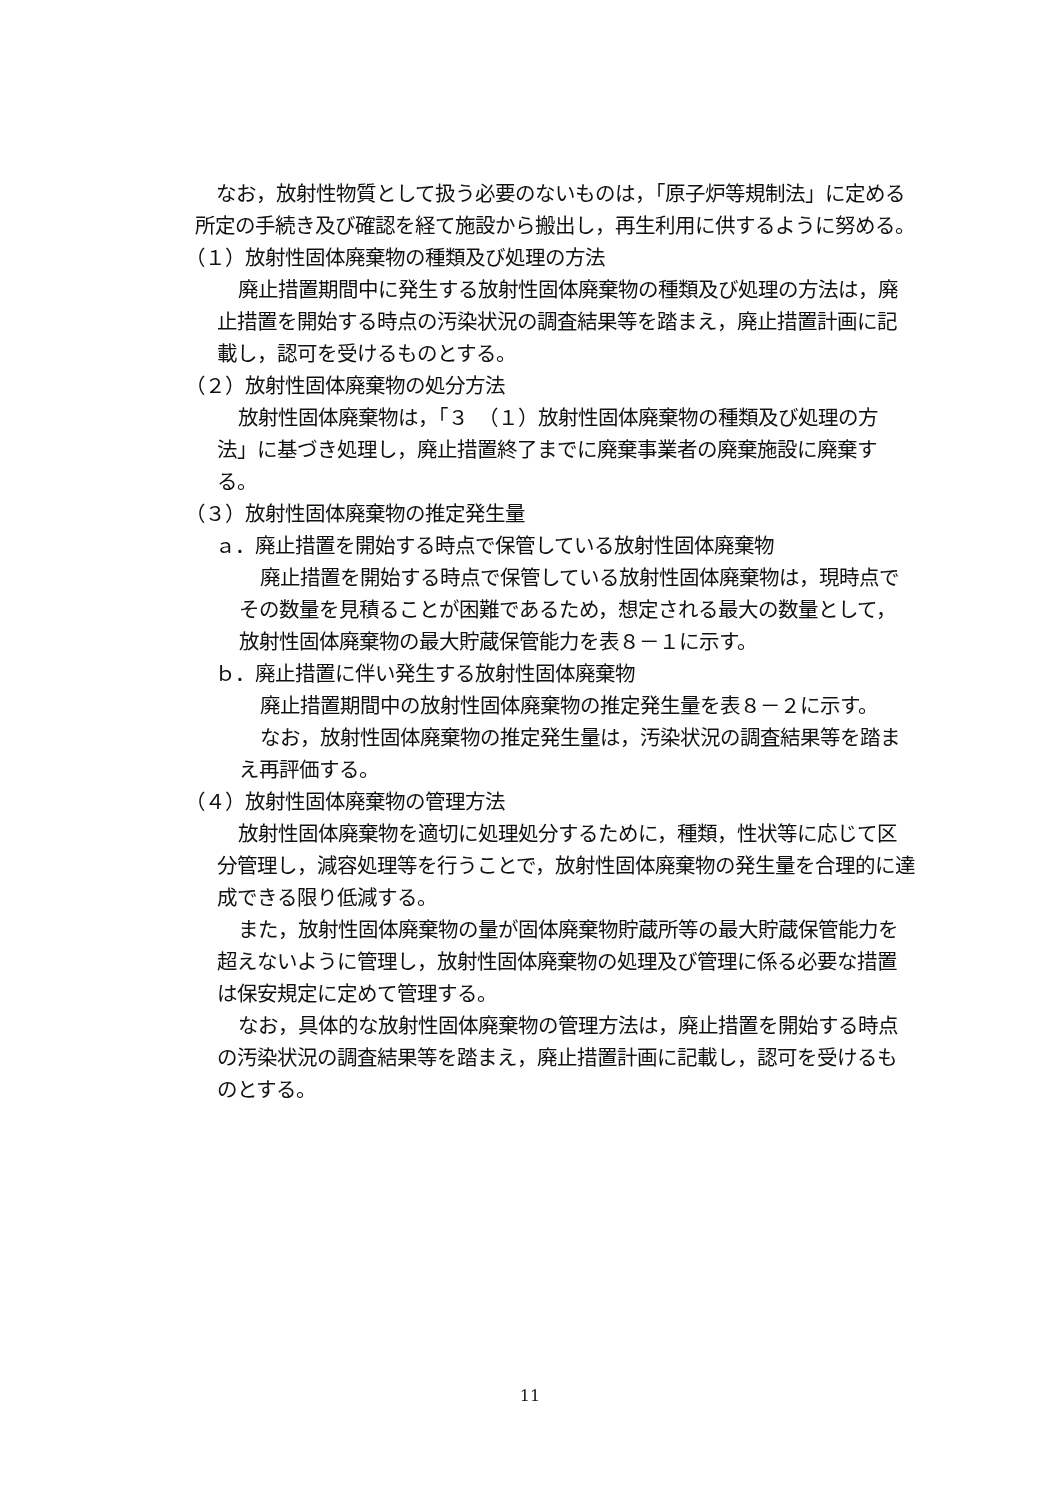なお，放射性物質として扱う必要のないものは，「原子炉等規制法」に定める所定の手続き及び確認を経て施設から搬出し，再生利用に供するように努める。
（１）放射性固体廃棄物の種類及び処理の方法
廃止措置期間中に発生する放射性固体廃棄物の種類及び処理の方法は，廃止措置を開始する時点の汚染状況の調査結果等を踏まえ，廃止措置計画に記載し，認可を受けるものとする。
（２）放射性固体廃棄物の処分方法
放射性固体廃棄物は，「３　（１）放射性固体廃棄物の種類及び処理の方法」に基づき処理し，廃止措置終了までに廃棄事業者の廃棄施設に廃棄する。
（３）放射性固体廃棄物の推定発生量
ａ．廃止措置を開始する時点で保管している放射性固体廃棄物
廃止措置を開始する時点で保管している放射性固体廃棄物は，現時点でその数量を見積ることが困難であるため，想定される最大の数量として，放射性固体廃棄物の最大貯蔵保管能力を表８－１に示す。
ｂ．廃止措置に伴い発生する放射性固体廃棄物
廃止措置期間中の放射性固体廃棄物の推定発生量を表８－２に示す。
なお，放射性固体廃棄物の推定発生量は，汚染状況の調査結果等を踏まえ再評価する。
（４）放射性固体廃棄物の管理方法
放射性固体廃棄物を適切に処理処分するために，種類，性状等に応じて区分管理し，減容処理等を行うことで，放射性固体廃棄物の発生量を合理的に達成できる限り低減する。
また，放射性固体廃棄物の量が固体廃棄物貯蔵所等の最大貯蔵保管能力を超えないように管理し，放射性固体廃棄物の処理及び管理に係る必要な措置は保安規定に定めて管理する。
なお，具体的な放射性固体廃棄物の管理方法は，廃止措置を開始する時点の汚染状況の調査結果等を踏まえ，廃止措置計画に記載し，認可を受けるものとする。
11